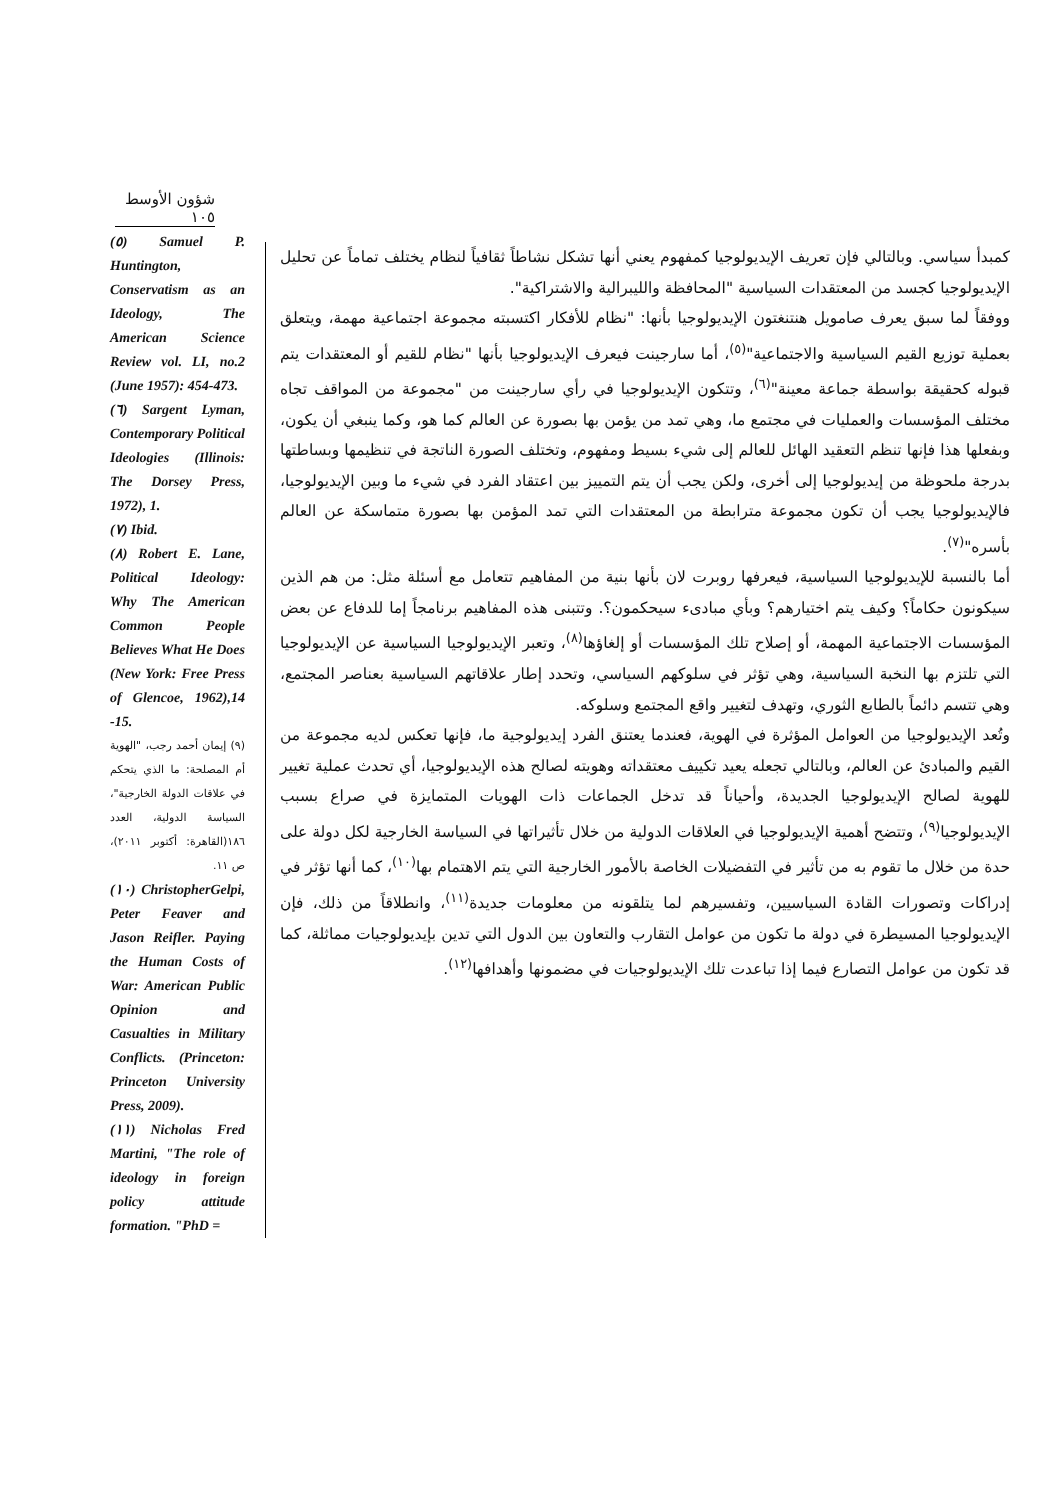شؤون الأوسط ١٠٥
كمبدأ سياسي. وبالتالي فإن تعريف الإيديولوجيا كمفهوم يعني أنها تشكل نشاطاً ثقافياً لنظام يختلف تماماً عن تحليل الإيديولوجيا كجسد من المعتقدات السياسية "المحافظة والليبرالية والاشتراكية".
ووفقاً لما سبق يعرف صامويل هنتنغتون الإيديولوجيا بأنها: "نظام للأفكار اكتسبته مجموعة اجتماعية مهمة، ويتعلق بعملية توزيع القيم السياسية والاجتماعية"<sup>(٥)</sup>، أما سارجينت فيعرف الإيديولوجيا بأنها "نظام للقيم أو المعتقدات يتم قبوله كحقيقة بواسطة جماعة معينة"<sup>(٦)</sup>، وتتكون الإيديولوجيا في رأي سارجينت من "مجموعة من المواقف تجاه مختلف المؤسسات والعمليات في مجتمع ما، وهي تمد من يؤمن بها بصورة عن العالم كما هو، وكما ينبغي أن يكون، وبفعلها هذا فإنها تنظم التعقيد الهائل للعالم إلى شيء بسيط ومفهوم، وتختلف الصورة الناتجة في تنظيمها وبساطتها بدرجة ملحوظة من إيديولوجيا إلى أخرى، ولكن يجب أن يتم التمييز بين اعتقاد الفرد في شيء ما وبين الإيديولوجيا، فالإيديولوجيا يجب أن تكون مجموعة مترابطة من المعتقدات التي تمد المؤمن بها بصورة متماسكة عن العالم بأسره"<sup>(٧)</sup>.
أما بالنسبة للإيديولوجيا السياسية، فيعرفها روبرت لان بأنها بنية من المفاهيم تتعامل مع أسئلة مثل: من هم الذين سيكونون حكاماً؟ وكيف يتم اختيارهم؟ وبأي مبادىء سيحكمون؟. وتتبنى هذه المفاهيم برنامجاً إما للدفاع عن بعض المؤسسات الاجتماعية المهمة، أو إصلاح تلك المؤسسات أو إلغاؤها<sup>(٨)</sup>، وتعبر الإيديولوجيا السياسية عن الإيديولوجيا التي تلتزم بها النخبة السياسية، وهي تؤثر في سلوكهم السياسي، وتحدد إطار علاقاتهم السياسية بعناصر المجتمع، وهي تتسم دائماً بالطابع الثوري، وتهدف لتغيير واقع المجتمع وسلوكه.
وتُعد الإيديولوجيا من العوامل المؤثرة في الهوية، فعندما يعتنق الفرد إيديولوجية ما، فإنها تعكس لديه مجموعة من القيم والمبادئ عن العالم، وبالتالي تجعله يعيد تكييف معتقداته وهويته لصالح هذه الإيديولوجيا، أي تحدث عملية تغيير للهوية لصالح الإيديولوجيا الجديدة، وأحياناً قد تدخل الجماعات ذات الهويات المتمايزة في صراع بسبب الإيديولوجيا<sup>(٩)</sup>، وتتضح أهمية الإيديولوجيا في العلاقات الدولية من خلال تأثيراتها في السياسة الخارجية لكل دولة على حدة من خلال ما تقوم به من تأثير في التفضيلات الخاصة بالأمور الخارجية التي يتم الاهتمام بها<sup>(١٠)</sup>، كما أنها تؤثر في إدراكات وتصورات القادة السياسيين، وتفسيرهم لما يتلقونه من معلومات جديدة<sup>(١١)</sup>، وانطلاقاً من ذلك، فإن الإيديولوجيا المسيطرة في دولة ما تكون من عوامل التقارب والتعاون بين الدول التي تدين بإيديولوجيات مماثلة، كما قد تكون من عوامل التصارع فيما إذا تباعدت تلك الإيديولوجيات في مضمونها وأهدافها<sup>(١٢)</sup>.
(٥) Samuel P. Huntington, Conservatism as an Ideology, The American Science Review vol. LI, no.2 (June 1957): 454-473.
(٦) Sargent Lyman, Contemporary Political Ideologies (Illinois: The Dorsey Press, 1972), 1.
(٧) Ibid.
(٨) Robert E. Lane, Political Ideology: Why The American Common People Believes What He Does (New York: Free Press of Glencoe, 1962),14 -15.
(٩) إيمان أحمد رجب، "الهوية أم المصلحة: ما الذي يتحكم في علاقات الدولة الخارجية"، السياسة الدولية، العدد ١٨٦(القاهرة: أكتوبر ٢٠١١)، ص ١١.
(١٠) ChristopherGelpi, Peter Feaver and Jason Reifler. Paying the Human Costs of War: American Public Opinion and Casualties in Military Conflicts. (Princeton: Princeton University Press, 2009).
(١١) Nicholas Fred Martini, "The role of ideology in foreign policy attitude formation. "PhD =